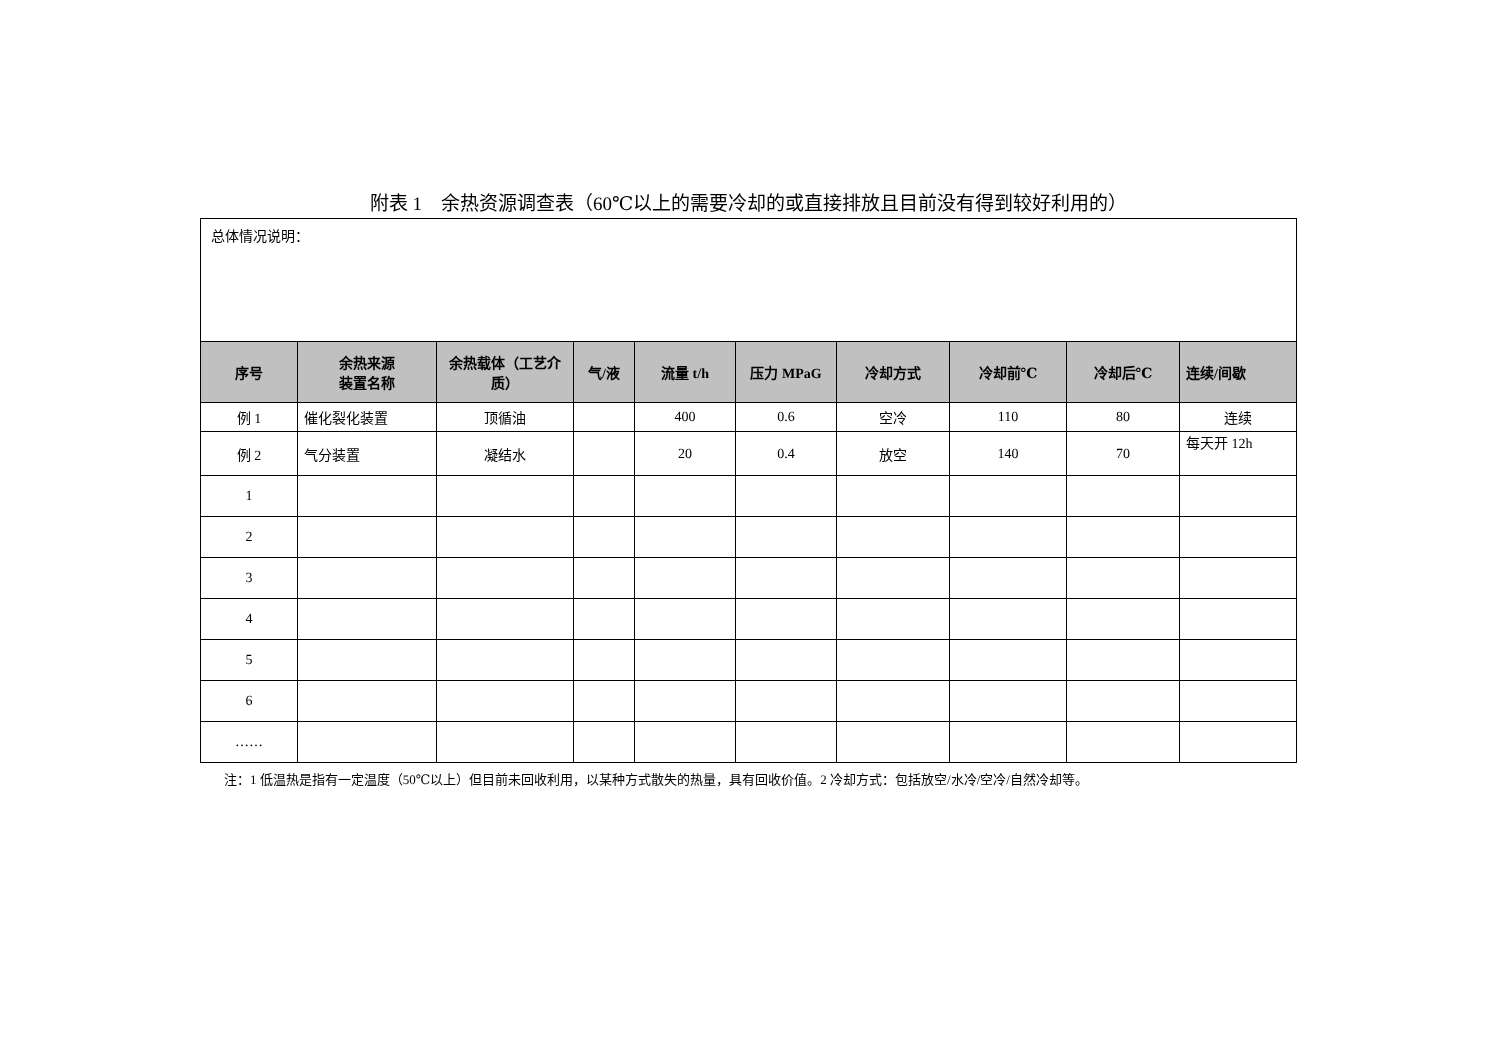附表 1　余热资源调查表（60℃以上的需要冷却的或直接排放且目前没有得到较好利用的）
| 总体情况说明： | | | | | | | | | |
| 序号 | 余热来源 装置名称 | 余热载体（工艺介质） | 气/液 | 流量 t/h | 压力 MPaG | 冷却方式 | 冷却前℃ | 冷却后℃ | 连续/间歇 |
| 例 1 | 催化裂化装置 | 顶循油 | | 400 | 0.6 | 空冷 | 110 | 80 | 连续 |
| 例 2 | 气分装置 | 凝结水 | | 20 | 0.4 | 放空 | 140 | 70 | 每天开 12h |
| 1 | | | | | | | | | |
| 2 | | | | | | | | | |
| 3 | | | | | | | | | |
| 4 | | | | | | | | | |
| 5 | | | | | | | | | |
| 6 | | | | | | | | | |
| …… | | | | | | | | | |
注：1 低温热是指有一定温度（50℃以上）但目前未回收利用，以某种方式散失的热量，具有回收价值。2 冷却方式：包括放空/水冷/空冷/自然冷却等。